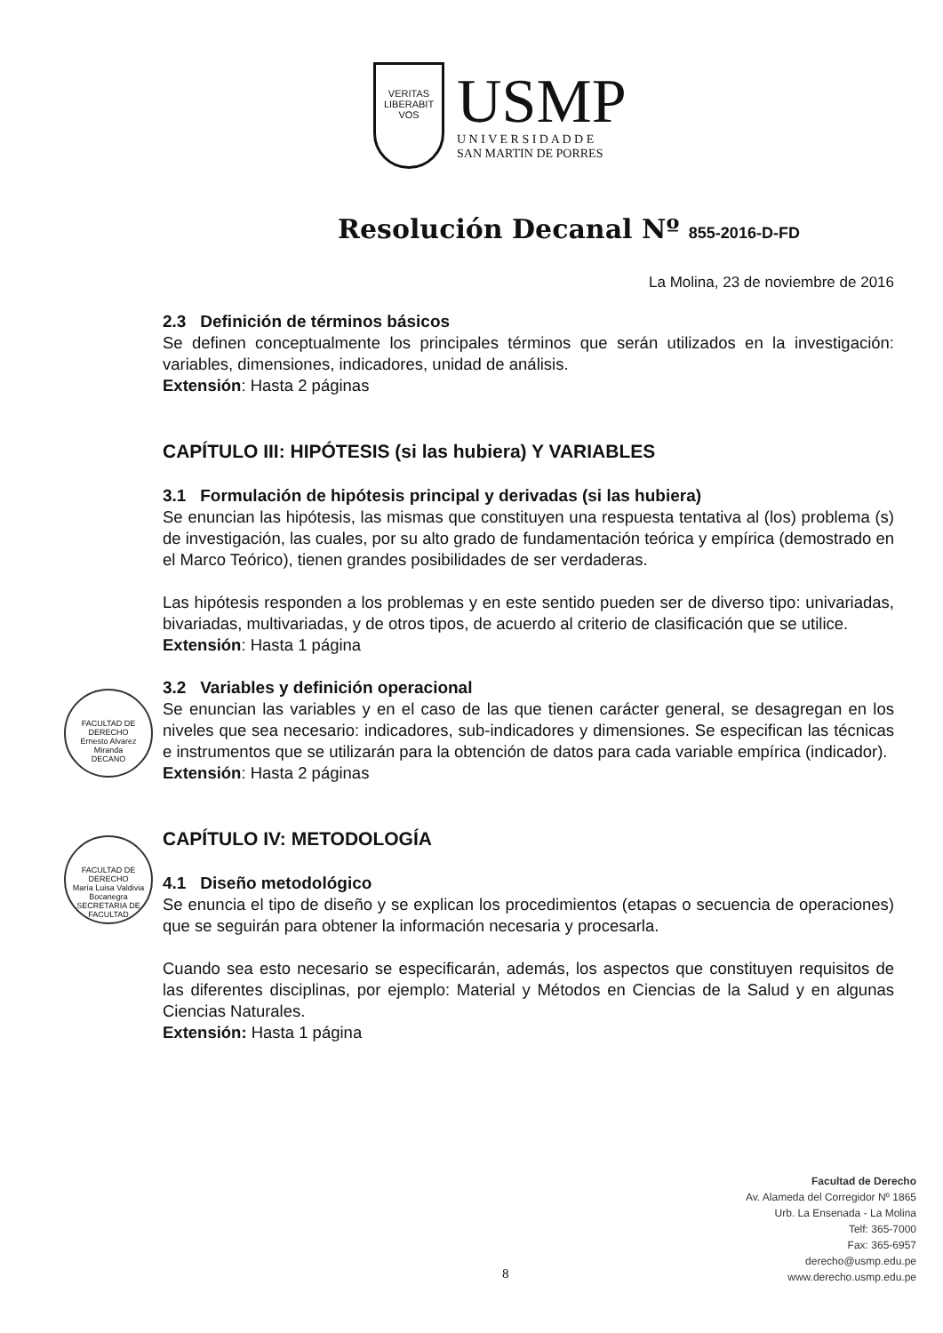VERITAS
LIBERABIT VOS
USMP
U N I V E R S I D A D D E
SAN MARTIN DE PORRES
Resolución Decanal Nº 855-2016-D-FD
La Molina, 23 de noviembre de 2016
2.3 Definición de términos básicos
Se definen conceptualmente los principales términos que serán utilizados en la investigación: variables, dimensiones, indicadores, unidad de análisis.
Extensión: Hasta 2 páginas
CAPÍTULO III: HIPÓTESIS (si las hubiera) Y VARIABLES
3.1 Formulación de hipótesis principal y derivadas (si las hubiera)
Se enuncian las hipótesis, las mismas que constituyen una respuesta tentativa al (los) problema (s) de investigación, las cuales, por su alto grado de fundamentación teórica y empírica (demostrado en el Marco Teórico), tienen grandes posibilidades de ser verdaderas.
Las hipótesis responden a los problemas y en este sentido pueden ser de diverso tipo: univariadas, bivariadas, multivariadas, y de otros tipos, de acuerdo al criterio de clasificación que se utilice.
Extensión: Hasta 1 página
3.2 Variables y definición operacional
Se enuncian las variables y en el caso de las que tienen carácter general, se desagregan en los niveles que sea necesario: indicadores, sub-indicadores y dimensiones. Se especifican las técnicas e instrumentos que se utilizarán para la obtención de datos para cada variable empírica (indicador).
Extensión: Hasta 2 páginas
CAPÍTULO IV: METODOLOGÍA
4.1 Diseño metodológico
Se enuncia el tipo de diseño y se explican los procedimientos (etapas o secuencia de operaciones) que se seguirán para obtener la información necesaria y procesarla.
Cuando sea esto necesario se especificarán, además, los aspectos que constituyen requisitos de las diferentes disciplinas, por ejemplo: Material y Métodos en Ciencias de la Salud y en algunas Ciencias Naturales.
Extensión: Hasta 1 página
FACULTAD DE DERECHO
Ernesto Alvarez Miranda
DECANO
FACULTAD DE DERECHO
María Luisa Valdivia Bocanegra
SECRETARIA DE FACULTAD
Facultad de Derecho
Av. Alameda del Corregidor Nº 1865
Urb. La Ensenada - La Molina
Telf: 365-7000
Fax: 365-6957
derecho@usmp.edu.pe
www.derecho.usmp.edu.pe
8